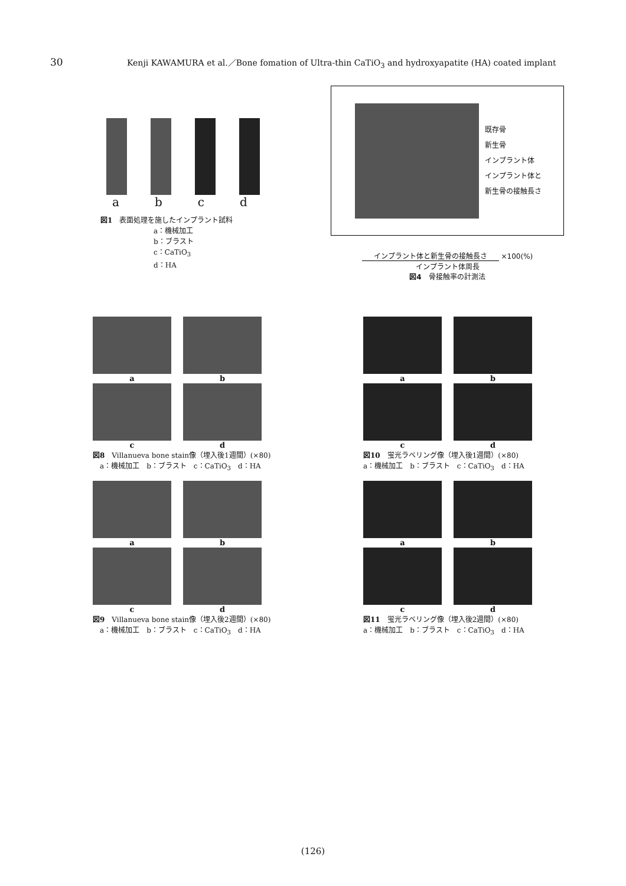30 Kenji KAWAMURA et al.／Bone fomation of Ultra-thin CaTiO<sub>3</sub> and hydroxyapatite (HA) coated implant
a b c d
図1　表面処理を施したインプラント試料
a：機械加工
b：ブラスト
c：CaTiO<sub>3</sub>
d：HA
既存骨
新生骨
インプラント体
インプラント体と
新生骨の接触長さ
インプラント体と新生骨の接触長さ ×100(%)
インプラント体周長
図4　骨接触率の計測法
a
b
c
d
図8　Villanueva bone stain像（埋入後1週間）(×80)
　a：機械加工　b：ブラスト　c：CaTiO<sub>3</sub>　d：HA
a
b
c
d
図9　Villanueva bone stain像（埋入後2週間）(×80)
　a：機械加工　b：ブラスト　c：CaTiO<sub>3</sub>　d：HA
a
b
c
d
図10　蛍光ラベリング像（埋入後1週間）(×80)
a：機械加工　b：ブラスト　c：CaTiO<sub>3</sub>　d：HA
a
b
c
d
図11　蛍光ラベリング像（埋入後2週間）(×80)
a：機械加工　b：ブラスト　c：CaTiO<sub>3</sub>　d：HA
(126)